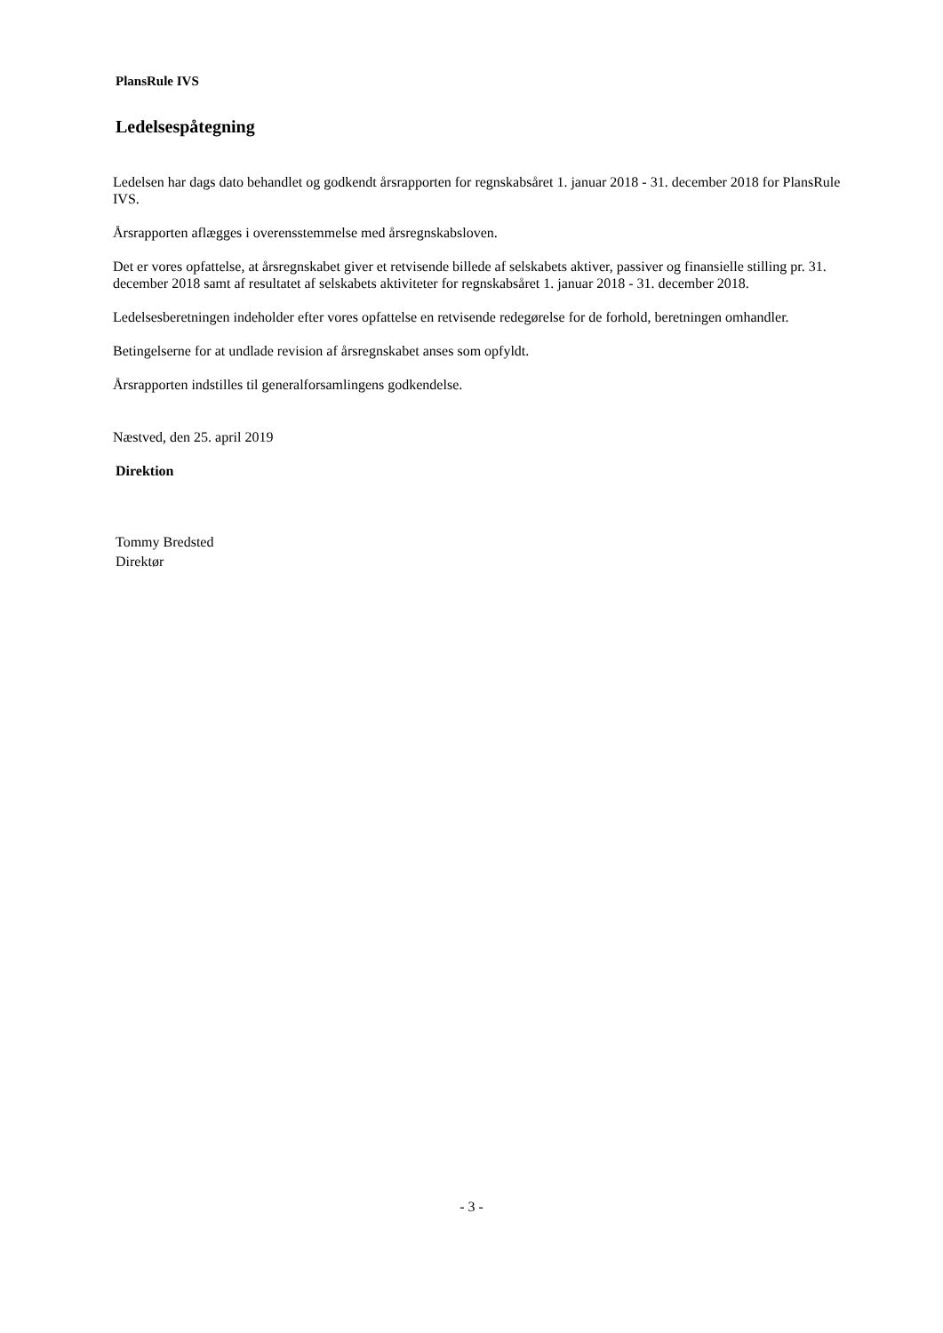PlansRule IVS
Ledelsespåtegning
Ledelsen har dags dato behandlet og godkendt årsrapporten for regnskabsåret 1. januar 2018 - 31. december 2018 for PlansRule IVS.
Årsrapporten aflægges i overensstemmelse med årsregnskabsloven.
Det er vores opfattelse, at årsregnskabet giver et retvisende billede af selskabets aktiver, passiver og finansielle stilling pr. 31. december 2018 samt af resultatet af selskabets aktiviteter for regnskabsåret 1. januar 2018 - 31. december 2018.
Ledelsesberetningen indeholder efter vores opfattelse en retvisende redegørelse for de forhold, beretningen omhandler.
Betingelserne for at undlade revision af årsregnskabet anses som opfyldt.
Årsrapporten indstilles til generalforsamlingens godkendelse.
Næstved, den 25. april 2019
Direktion
Tommy Bredsted
Direktør
- 3 -